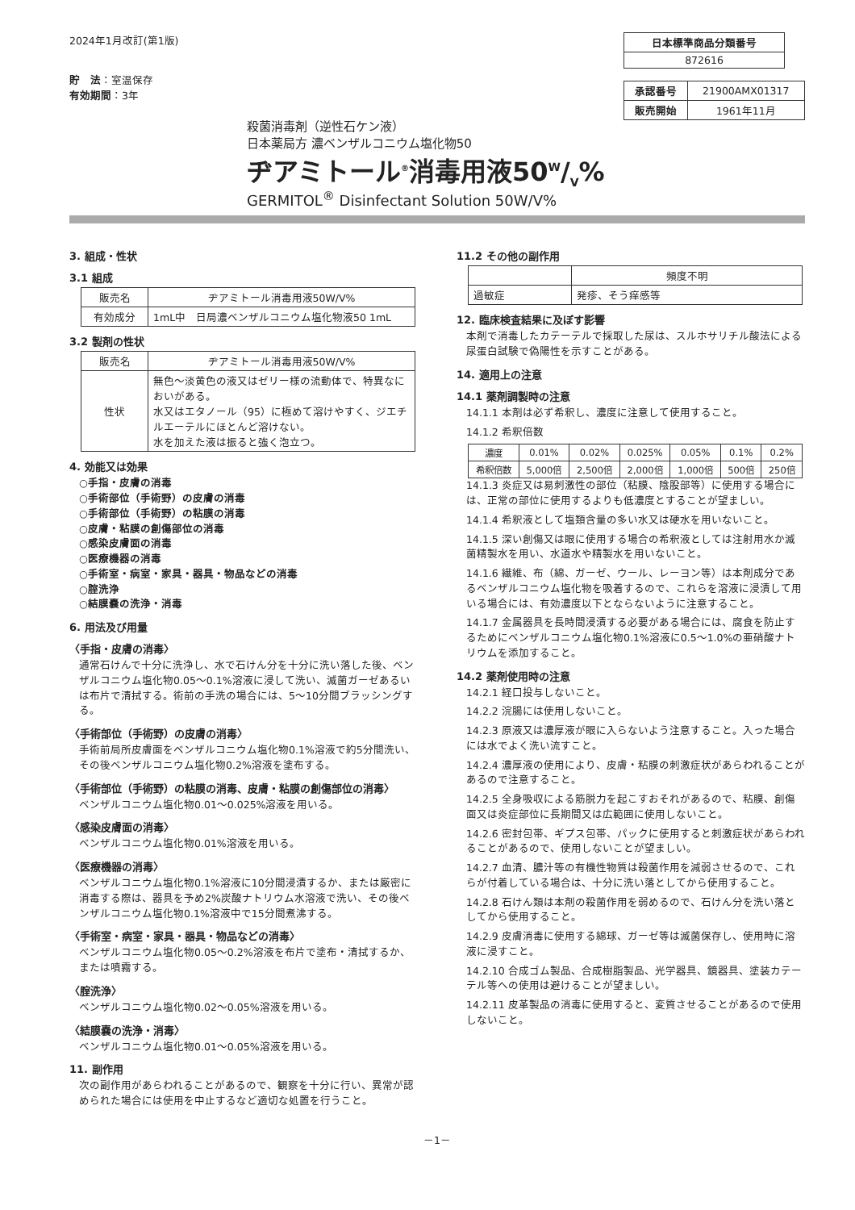2024年1月改訂(第1版)
貯　法：室温保存
有効期間：3年
| 日本標準商品分類番号 |
| --- |
| 872616 |
| 承認番号 | 21900AMX01317 |
| 販売開始 | 1961年11月 |
殺菌消毒剤（逆性石ケン液）
日本薬局方 濃ベンザルコニウム塩化物50
ヂアミトール<sup>®</sup>消毒用液50W/V%
GERMITOL<sup>®</sup> Disinfectant Solution 50W/V%
3. 組成・性状
3.1 組成
| 販売名 | ヂアミトール消毒用液50W/V% |
| 有効成分 | 1mL中 日局濃ベンザルコニウム塩化物液50 1mL |
3.2 製剤の性状
| 販売名 | ヂアミトール消毒用液50W/V% |
| 性状 | 無色～淡黄色の液又はゼリー様の流動体で、特異なにおいがある。 水又はエタノール（95）に極めて溶けやすく、ジエチルエーテルにほとんど溶けない。 水を加えた液は振ると強く泡立つ。 |
4. 効能又は効果
○手指・皮膚の消毒
○手術部位（手術野）の皮膚の消毒
○手術部位（手術野）の粘膜の消毒
○皮膚・粘膜の創傷部位の消毒
○感染皮膚面の消毒
○医療機器の消毒
○手術室・病室・家具・器具・物品などの消毒
○腟洗浄
○結膜嚢の洗浄・消毒
6. 用法及び用量
〈手指・皮膚の消毒〉
通常石けんで十分に洗浄し、水で石けん分を十分に洗い落した後、ベンザルコニウム塩化物0.05～0.1%溶液に浸して洗い、滅菌ガーゼあるいは布片で清拭する。術前の手洗の場合には、5～10分間ブラッシングする。
〈手術部位（手術野）の皮膚の消毒〉
手術前局所皮膚面をベンザルコニウム塩化物0.1%溶液で約5分間洗い、その後ベンザルコニウム塩化物0.2%溶液を塗布する。
〈手術部位（手術野）の粘膜の消毒、皮膚・粘膜の創傷部位の消毒〉
ベンザルコニウム塩化物0.01～0.025%溶液を用いる。
〈感染皮膚面の消毒〉
ベンザルコニウム塩化物0.01%溶液を用いる。
〈医療機器の消毒〉
ベンザルコニウム塩化物0.1%溶液に10分間浸漬するか、または厳密に消毒する際は、器具を予め2%炭酸ナトリウム水溶液で洗い、その後ベンザルコニウム塩化物0.1%溶液中で15分間煮沸する。
〈手術室・病室・家具・器具・物品などの消毒〉
ベンザルコニウム塩化物0.05～0.2%溶液を布片で塗布・清拭するか、または噴霧する。
〈腟洗浄〉
ベンザルコニウム塩化物0.02～0.05%溶液を用いる。
〈結膜嚢の洗浄・消毒〉
ベンザルコニウム塩化物0.01～0.05%溶液を用いる。
11. 副作用
次の副作用があらわれることがあるので、観察を十分に行い、異常が認められた場合には使用を中止するなど適切な処置を行うこと。
11.2 その他の副作用
| | 頻度不明 |
| 過敏症 | 発疹、そう痒感等 |
12. 臨床検査結果に及ぼす影響
本剤で消毒したカテーテルで採取した尿は、スルホサリチル酸法による尿蛋白試験で偽陽性を示すことがある。
14. 適用上の注意
14.1 薬剤調製時の注意
14.1.1 本剤は必ず希釈し、濃度に注意して使用すること。
14.1.2 希釈倍数
| 濃度 | 0.01% | 0.02% | 0.025% | 0.05% | 0.1% | 0.2% |
| 希釈倍数 | 5,000倍 | 2,500倍 | 2,000倍 | 1,000倍 | 500倍 | 250倍 |
14.1.3 炎症又は易刺激性の部位（粘膜、陰股部等）に使用する場合には、正常の部位に使用するよりも低濃度とすることが望ましい。
14.1.4 希釈液として塩類含量の多い水又は硬水を用いないこと。
14.1.5 深い創傷又は眼に使用する場合の希釈液としては注射用水か滅菌精製水を用い、水道水や精製水を用いないこと。
14.1.6 繊維、布（綿、ガーゼ、ウール、レーヨン等）は本剤成分であるベンザルコニウム塩化物を吸着するので、これらを溶液に浸漬して用いる場合には、有効濃度以下とならないように注意すること。
14.1.7 金属器具を長時間浸漬する必要がある場合には、腐食を防止するためにベンザルコニウム塩化物0.1%溶液に0.5～1.0%の亜硝酸ナトリウムを添加すること。
14.2 薬剤使用時の注意
14.2.1 経口投与しないこと。
14.2.2 浣腸には使用しないこと。
14.2.3 原液又は濃厚液が眼に入らないよう注意すること。入った場合には水でよく洗い流すこと。
14.2.4 濃厚液の使用により、皮膚・粘膜の刺激症状があらわれることがあるので注意すること。
14.2.5 全身吸収による筋脱力を起こすおそれがあるので、粘膜、創傷面又は炎症部位に長期間又は広範囲に使用しないこと。
14.2.6 密封包帯、ギプス包帯、パックに使用すると刺激症状があらわれることがあるので、使用しないことが望ましい。
14.2.7 血清、膿汁等の有機性物質は殺菌作用を減弱させるので、これらが付着している場合は、十分に洗い落としてから使用すること。
14.2.8 石けん類は本剤の殺菌作用を弱めるので、石けん分を洗い落としてから使用すること。
14.2.9 皮膚消毒に使用する綿球、ガーゼ等は滅菌保存し、使用時に溶液に浸すこと。
14.2.10 合成ゴム製品、合成樹脂製品、光学器具、鏡器具、塗装カテーテル等への使用は避けることが望ましい。
14.2.11 皮革製品の消毒に使用すると、変質させることがあるので使用しないこと。
－1－